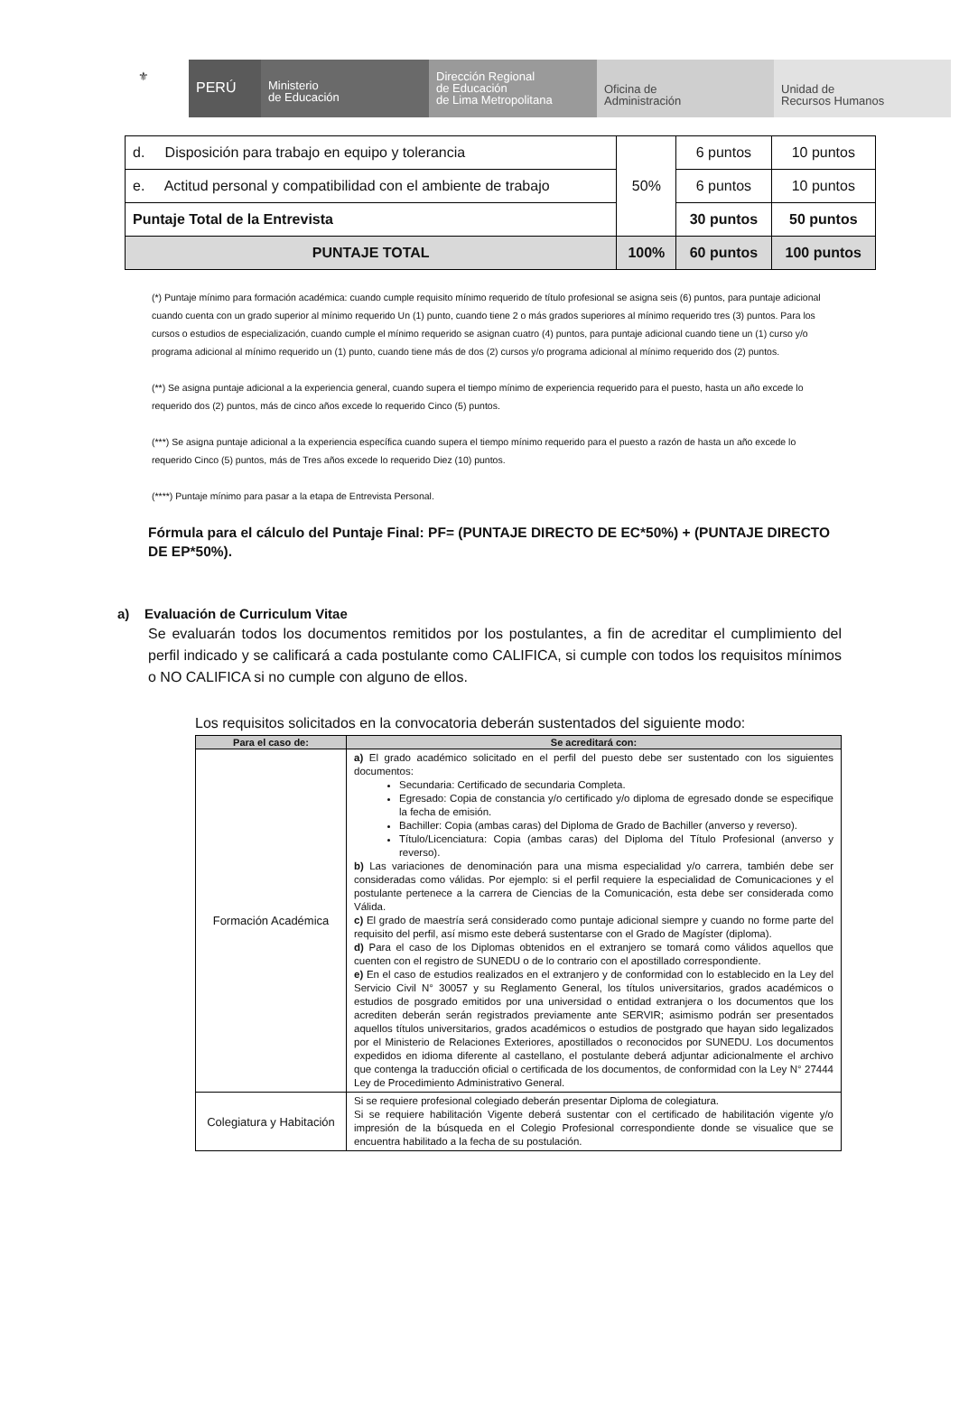⚜
PERÚ
Ministerio
de Educación
Dirección Regional
de Educación
de Lima Metropolitana
Oficina de
Administración
Unidad de
Recursos Humanos
| d. Disposición para trabajo en equipo y tolerancia | 50% | 6 puntos | 10 puntos |
| e. Actitud personal y compatibilidad con el ambiente de trabajo | | 6 puntos | 10 puntos |
| Puntaje Total de la Entrevista | | 30 puntos | 50 puntos |
| PUNTAJE TOTAL | 100% | 60 puntos | 100 puntos |
(*) Puntaje mínimo para formación académica: cuando cumple requisito mínimo requerido de título profesional se asigna seis (6) puntos, para puntaje adicional cuando cuenta con un grado superior al mínimo requerido Un (1) punto, cuando tiene 2 o más grados superiores al mínimo requerido tres (3) puntos. Para los cursos o estudios de especialización, cuando cumple el mínimo requerido se asignan cuatro (4) puntos, para puntaje adicional cuando tiene un (1) curso y/o programa adicional al mínimo requerido un (1) punto, cuando tiene más de dos (2) cursos y/o programa adicional al mínimo requerido dos (2) puntos.
(**) Se asigna puntaje adicional a la experiencia general, cuando supera el tiempo mínimo de experiencia requerido para el puesto, hasta un año excede lo requerido dos (2) puntos, más de cinco años excede lo requerido Cinco (5) puntos.
(***) Se asigna puntaje adicional a la experiencia específica cuando supera el tiempo mínimo requerido para el puesto a razón de hasta un año excede lo requerido Cinco (5) puntos, más de Tres años excede lo requerido Diez (10) puntos.
(****) Puntaje mínimo para pasar a la etapa de Entrevista Personal.
Fórmula para el cálculo del Puntaje Final: PF= (PUNTAJE DIRECTO DE EC*50%) + (PUNTAJE DIRECTO DE EP*50%).
a) Evaluación de Curriculum Vitae
Se evaluarán todos los documentos remitidos por los postulantes, a fin de acreditar el cumplimiento del perfil indicado y se calificará a cada postulante como CALIFICA, si cumple con todos los requisitos mínimos o NO CALIFICA si no cumple con alguno de ellos.
Los requisitos solicitados en la convocatoria deberán sustentados del siguiente modo:
| Para el caso de: | Se acreditará con: |
| --- | --- |
| Formación Académica | a) El grado académico solicitado en el perfil del puesto debe ser sustentado con los siguientes documentos: Secundaria: Certificado de secundaria Completa. Egresado: Copia de constancia y/o certificado y/o diploma de egresado donde se especifique la fecha de emisión. Bachiller: Copia (ambas caras) del Diploma de Grado de Bachiller (anverso y reverso). Título/Licenciatura: Copia (ambas caras) del Diploma del Título Profesional (anverso y reverso). b) Las variaciones de denominación para una misma especialidad y/o carrera, también debe ser consideradas como válidas. Por ejemplo: si el perfil requiere la especialidad de Comunicaciones y el postulante pertenece a la carrera de Ciencias de la Comunicación, esta debe ser considerada como Válida. c) El grado de maestría será considerado como puntaje adicional siempre y cuando no forme parte del requisito del perfil, así mismo este deberá sustentarse con el Grado de Magíster (diploma). d) Para el caso de los Diplomas obtenidos en el extranjero se tomará como válidos aquellos que cuenten con el registro de SUNEDU o de lo contrario con el apostillado correspondiente. e) En el caso de estudios realizados en el extranjero y de conformidad con lo establecido en la Ley del Servicio Civil N° 30057 y su Reglamento General, los títulos universitarios, grados académicos o estudios de posgrado emitidos por una universidad o entidad extranjera o los documentos que los acrediten deberán serán registrados previamente ante SERVIR; asimismo podrán ser presentados aquellos títulos universitarios, grados académicos o estudios de postgrado que hayan sido legalizados por el Ministerio de Relaciones Exteriores, apostillados o reconocidos por SUNEDU. Los documentos expedidos en idioma diferente al castellano, el postulante deberá adjuntar adicionalmente el archivo que contenga la traducción oficial o certificada de los documentos, de conformidad con la Ley N° 27444 Ley de Procedimiento Administrativo General. |
| Colegiatura y Habitación | Si se requiere profesional colegiado deberán presentar Diploma de colegiatura. Si se requiere habilitación Vigente deberá sustentar con el certificado de habilitación vigente y/o impresión de la búsqueda en el Colegio Profesional correspondiente donde se visualice que se encuentra habilitado a la fecha de su postulación. |